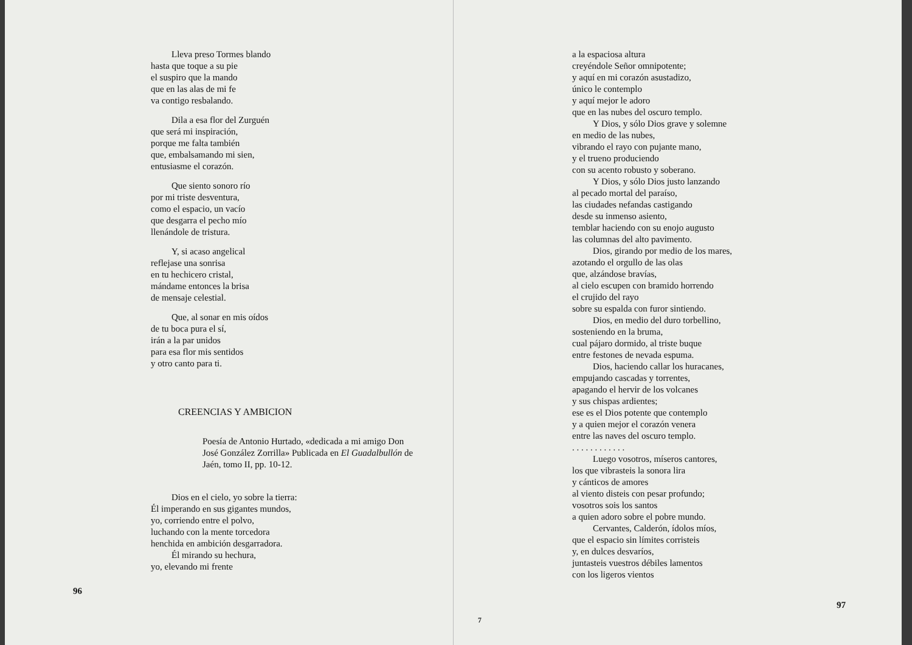Lleva preso Tormes blando
hasta que toque a su pie
el suspiro que la mando
que en las alas de mi fe
va contigo resbalando.
Dila a esa flor del Zurguén
que será mi inspiración,
porque me falta también
que, embalsamando mi sien,
entusiasme el corazón.
Que siento sonoro río
por mi triste desventura,
como el espacio, un vacío
que desgarra el pecho mío
llenándole de tristura.
Y, si acaso angelical
reflejase una sonrisa
en tu hechicero cristal,
mándame entonces la brisa
de mensaje celestial.
Que, al sonar en mis oídos
de tu boca pura el sí,
irán a la par unidos
para esa flor mis sentidos
y otro canto para ti.
CREENCIAS Y AMBICION
Poesía de Antonio Hurtado, «dedicada a mi amigo Don José González Zorrilla» Publicada en El Guadalbullón de Jaén, tomo II, pp. 10-12.
Dios en el cielo, yo sobre la tierra:
Él imperando en sus gigantes mundos,
yo, corriendo entre el polvo,
luchando con la mente torcedora
henchida en ambición desgarradora.
Él mirando su hechura,
yo, elevando mi frente
96
a la espaciosa altura
creyéndole Señor omnipotente;
y aquí en mi corazón asustadizo,
único le contemplo
y aquí mejor le adoro
que en las nubes del oscuro templo.
Y Dios, y sólo Dios grave y solemne
en medio de las nubes,
vibrando el rayo con pujante mano,
y el trueno produciendo
con su acento robusto y soberano.
Y Dios, y sólo Dios justo lanzando
al pecado mortal del paraíso,
las ciudades nefandas castigando
desde su inmenso asiento,
temblar haciendo con su enojo augusto
las columnas del alto pavimento.
Dios, girando por medio de los mares,
azotando el orgullo de las olas
que, alzándose bravías,
al cielo escupen con bramido horrendo
el crujido del rayo
sobre su espalda con furor sintiendo.
Dios, en medio del duro torbellino,
sosteniendo en la bruma,
cual pájaro dormido, al triste buque
entre festones de nevada espuma.
Dios, haciendo callar los huracanes,
empujando cascadas y torrentes,
apagando el hervir de los volcanes
y sus chispas ardientes;
ese es el Dios potente que contemplo
y a quien mejor el corazón venera
entre las naves del oscuro templo.
. . . . . . . . . . . .
Luego vosotros, míseros cantores,
los que vibrasteis la sonora lira
y cánticos de amores
al viento disteis con pesar profundo;
vosotros sois los santos
a quien adoro sobre el pobre mundo.
Cervantes, Calderón, ídolos míos,
que el espacio sin límites corristeis
y, en dulces desvaríos,
juntasteis vuestros débiles lamentos
con los ligeros vientos
7
97